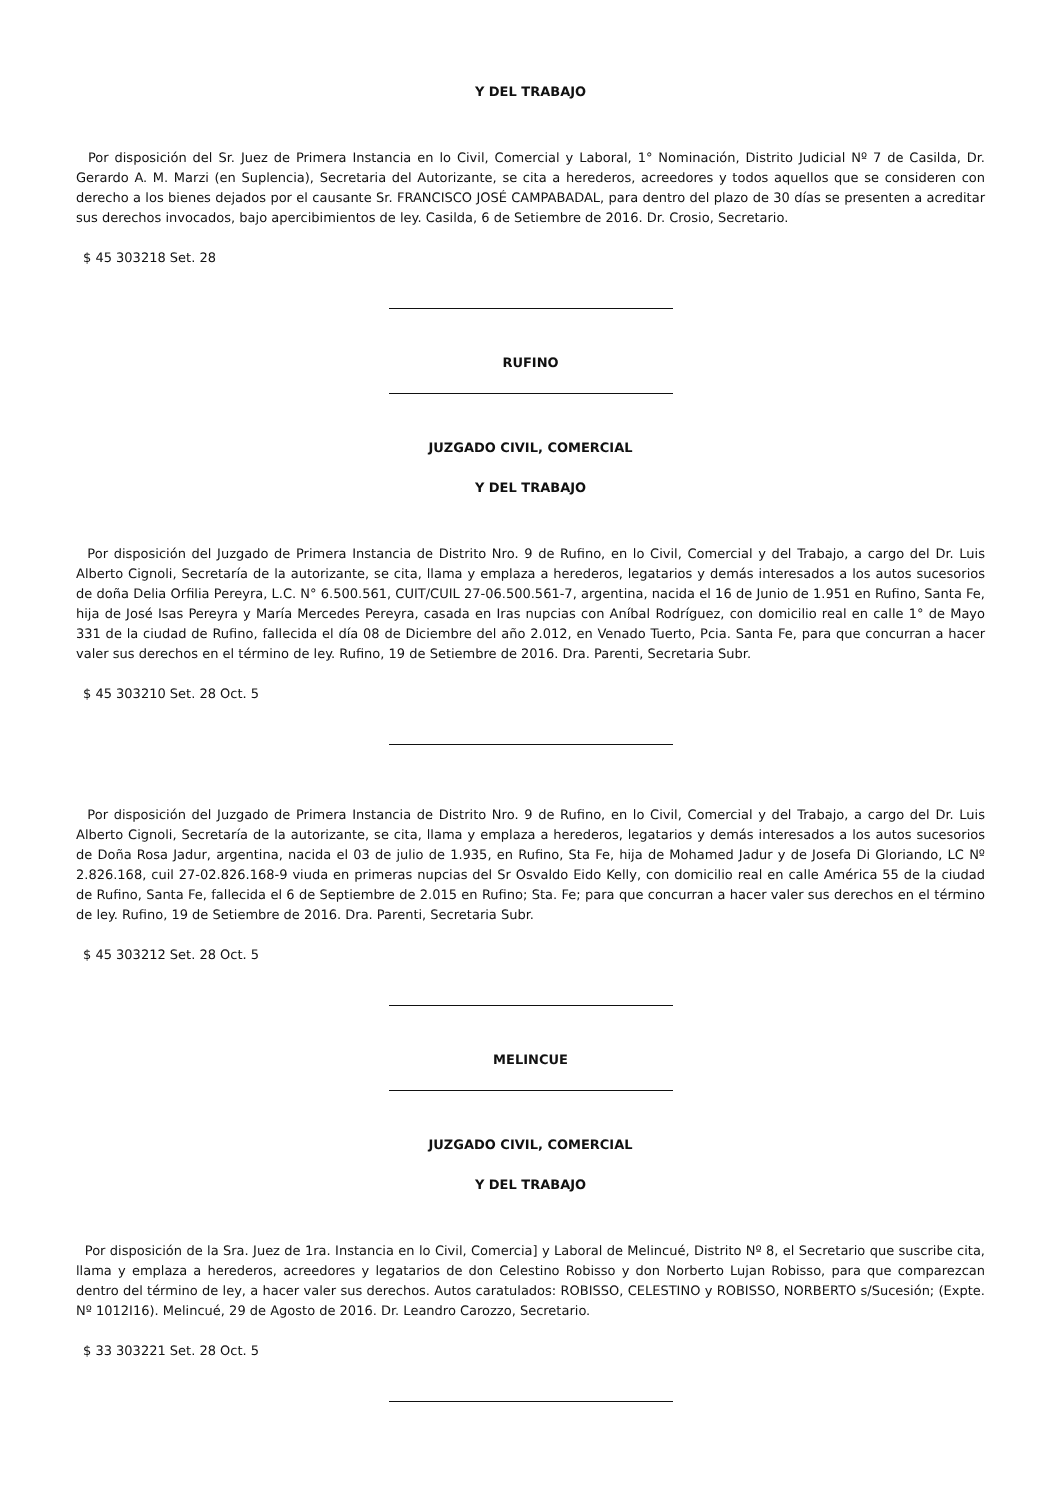Y DEL TRABAJO
Por disposición del Sr. Juez de Primera Instancia en lo Civil, Comercial y Laboral, 1° Nominación, Distrito Judicial Nº 7 de Casilda, Dr. Gerardo A. M. Marzi (en Suplencia), Secretaria del Autorizante, se cita a herederos, acreedores y todos aquellos que se consideren con derecho a los bienes dejados por el causante Sr. FRANCISCO JOSÉ CAMPABADAL, para dentro del plazo de 30 días se presenten a acreditar sus derechos invocados, bajo apercibimientos de ley. Casilda, 6 de Setiembre de 2016. Dr. Crosio, Secretario.
$ 45 303218 Set. 28
RUFINO
JUZGADO CIVIL, COMERCIAL
Y DEL TRABAJO
Por disposición del Juzgado de Primera Instancia de Distrito Nro. 9 de Rufino, en lo Civil, Comercial y del Trabajo, a cargo del Dr. Luis Alberto Cignoli, Secretaría de la autorizante, se cita, llama y emplaza a herederos, legatarios y demás interesados a los autos sucesorios de doña Delia Orfilia Pereyra, L.C. N° 6.500.561, CUIT/CUIL 27-06.500.561-7, argentina, nacida el 16 de Junio de 1.951 en Rufino, Santa Fe, hija de José Isas Pereyra y María Mercedes Pereyra, casada en Iras nupcias con Aníbal Rodríguez, con domicilio real en calle 1° de Mayo 331 de la ciudad de Rufino, fallecida el día 08 de Diciembre del año 2.012, en Venado Tuerto, Pcia. Santa Fe, para que concurran a hacer valer sus derechos en el término de ley. Rufino, 19 de Setiembre de 2016. Dra. Parenti, Secretaria Subr.
$ 45 303210 Set. 28 Oct. 5
Por disposición del Juzgado de Primera Instancia de Distrito Nro. 9 de Rufino, en lo Civil, Comercial y del Trabajo, a cargo del Dr. Luis Alberto Cignoli, Secretaría de la autorizante, se cita, llama y emplaza a herederos, legatarios y demás interesados a los autos sucesorios de Doña Rosa Jadur, argentina, nacida el 03 de julio de 1.935, en Rufino, Sta Fe, hija de Mohamed Jadur y de Josefa Di Gloriando, LC Nº 2.826.168, cuil 27-02.826.168-9 viuda en primeras nupcias del Sr Osvaldo Eido Kelly, con domicilio real en calle América 55 de la ciudad de Rufino, Santa Fe, fallecida el 6 de Septiembre de 2.015 en Rufino; Sta. Fe; para que concurran a hacer valer sus derechos en el término de ley. Rufino, 19 de Setiembre de 2016. Dra. Parenti, Secretaria Subr.
$ 45 303212 Set. 28 Oct. 5
MELINCUE
JUZGADO CIVIL, COMERCIAL
Y DEL TRABAJO
Por disposición de la Sra. Juez de 1ra. Instancia en lo Civil, Comercia] y Laboral de Melincué, Distrito Nº 8, el Secretario que suscribe cita, llama y emplaza a herederos, acreedores y legatarios de don Celestino Robisso y don Norberto Lujan Robisso, para que comparezcan dentro del término de ley, a hacer valer sus derechos. Autos caratulados: ROBISSO, CELESTINO y ROBISSO, NORBERTO s/Sucesión; (Expte. Nº 1012I16). Melincué, 29 de Agosto de 2016. Dr. Leandro Carozzo, Secretario.
$ 33 303221 Set. 28 Oct. 5